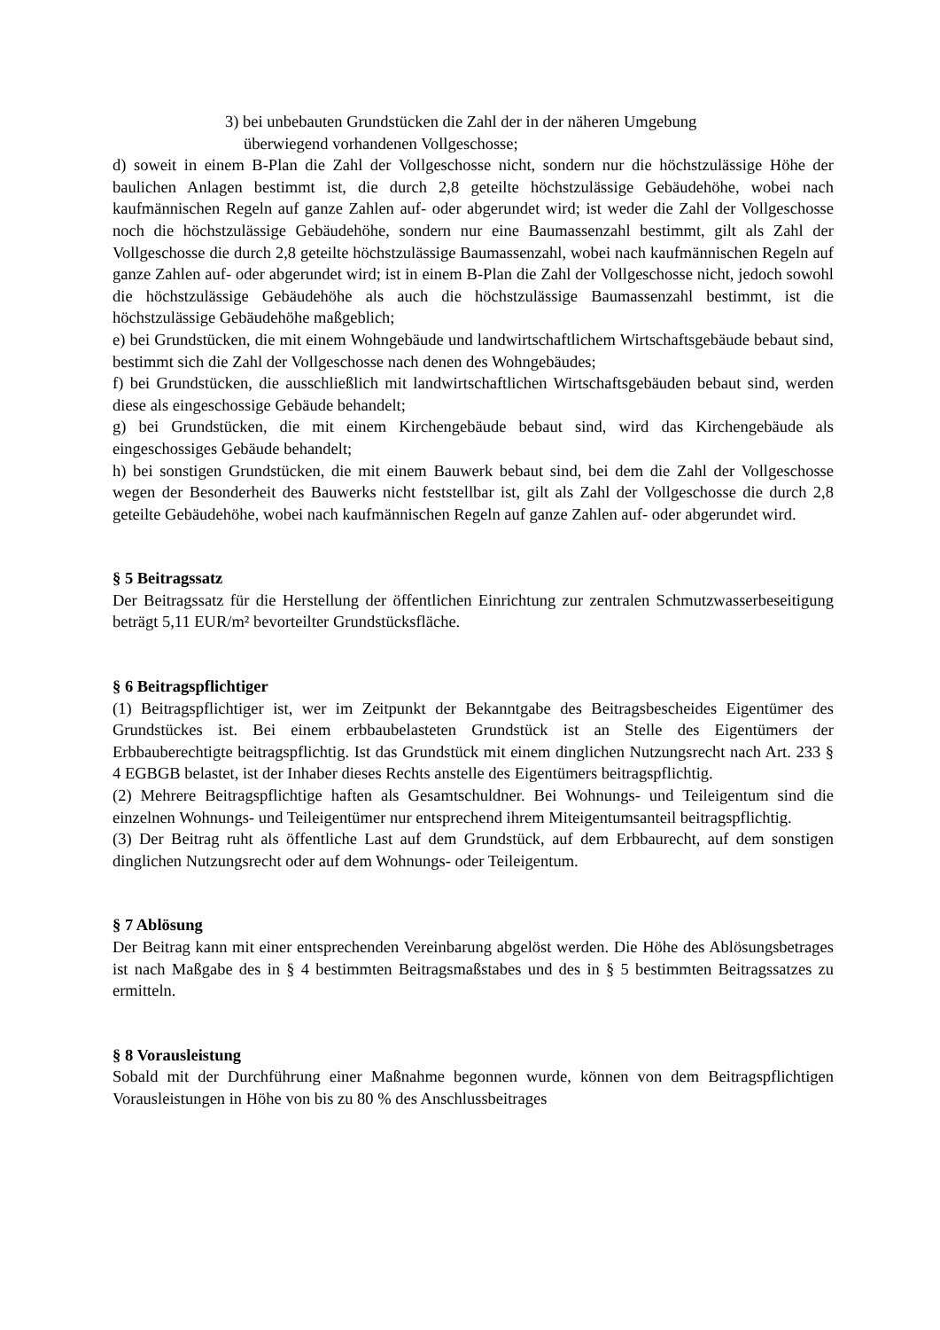3) bei unbebauten Grundstücken die Zahl der in der näheren Umgebung
überwiegend vorhandenen Vollgeschosse;
d) soweit in einem B-Plan die Zahl der Vollgeschosse nicht, sondern nur die höchstzulässige Höhe der baulichen Anlagen bestimmt ist, die durch 2,8 geteilte höchstzulässige Gebäudehöhe, wobei nach kaufmännischen Regeln auf ganze Zahlen auf- oder abgerundet wird; ist weder die Zahl der Vollgeschosse noch die höchstzulässige Gebäudehöhe, sondern nur eine Baumassenzahl bestimmt, gilt als Zahl der Vollgeschosse die durch 2,8 geteilte höchstzulässige Baumassenzahl, wobei nach kaufmännischen Regeln auf ganze Zahlen auf- oder abgerundet wird; ist in einem B-Plan die Zahl der Vollgeschosse nicht, jedoch sowohl die höchstzulässige Gebäudehöhe als auch die höchstzulässige Baumassenzahl bestimmt, ist die höchstzulässige Gebäudehöhe maßgeblich;
e) bei Grundstücken, die mit einem Wohngebäude und landwirtschaftlichem Wirtschaftsgebäude bebaut sind, bestimmt sich die Zahl der Vollgeschosse nach denen des Wohngebäudes;
f) bei Grundstücken, die ausschließlich mit landwirtschaftlichen Wirtschaftsgebäuden bebaut sind, werden diese als eingeschossige Gebäude behandelt;
g) bei Grundstücken, die mit einem Kirchengebäude bebaut sind, wird das Kirchengebäude als eingeschossiges Gebäude behandelt;
h) bei sonstigen Grundstücken, die mit einem Bauwerk bebaut sind, bei dem die Zahl der Vollgeschosse wegen der Besonderheit des Bauwerks nicht feststellbar ist, gilt als Zahl der Vollgeschosse die durch 2,8 geteilte Gebäudehöhe, wobei nach kaufmännischen Regeln auf ganze Zahlen auf- oder abgerundet wird.
§ 5 Beitragssatz
Der Beitragssatz für die Herstellung der öffentlichen Einrichtung zur zentralen Schmutzwasserbeseitigung beträgt 5,11 EUR/m² bevorteilter Grundstücksfläche.
§ 6 Beitragspflichtiger
(1) Beitragspflichtiger ist, wer im Zeitpunkt der Bekanntgabe des Beitragsbescheides Eigentümer des Grundstückes ist. Bei einem erbbaubelasteten Grundstück ist an Stelle des Eigentümers der Erbbauberechtigte beitragspflichtig. Ist das Grundstück mit einem dinglichen Nutzungsrecht nach Art. 233 § 4 EGBGB belastet, ist der Inhaber dieses Rechts anstelle des Eigentümers beitragspflichtig.
(2) Mehrere Beitragspflichtige haften als Gesamtschuldner. Bei Wohnungs- und Teileigentum sind die einzelnen Wohnungs- und Teileigentümer nur entsprechend ihrem Miteigentumsanteil beitragspflichtig.
(3) Der Beitrag ruht als öffentliche Last auf dem Grundstück, auf dem Erbbaurecht, auf dem sonstigen dinglichen Nutzungsrecht oder auf dem Wohnungs- oder Teileigentum.
§ 7 Ablösung
Der Beitrag kann mit einer entsprechenden Vereinbarung abgelöst werden. Die Höhe des Ablösungsbetrages ist nach Maßgabe des in § 4 bestimmten Beitragsmaßstabes und des in § 5 bestimmten Beitragssatzes zu ermitteln.
§ 8 Vorausleistung
Sobald mit der Durchführung einer Maßnahme begonnen wurde, können von dem Beitragspflichtigen Vorausleistungen in Höhe von bis zu 80 % des Anschlussbeitrages